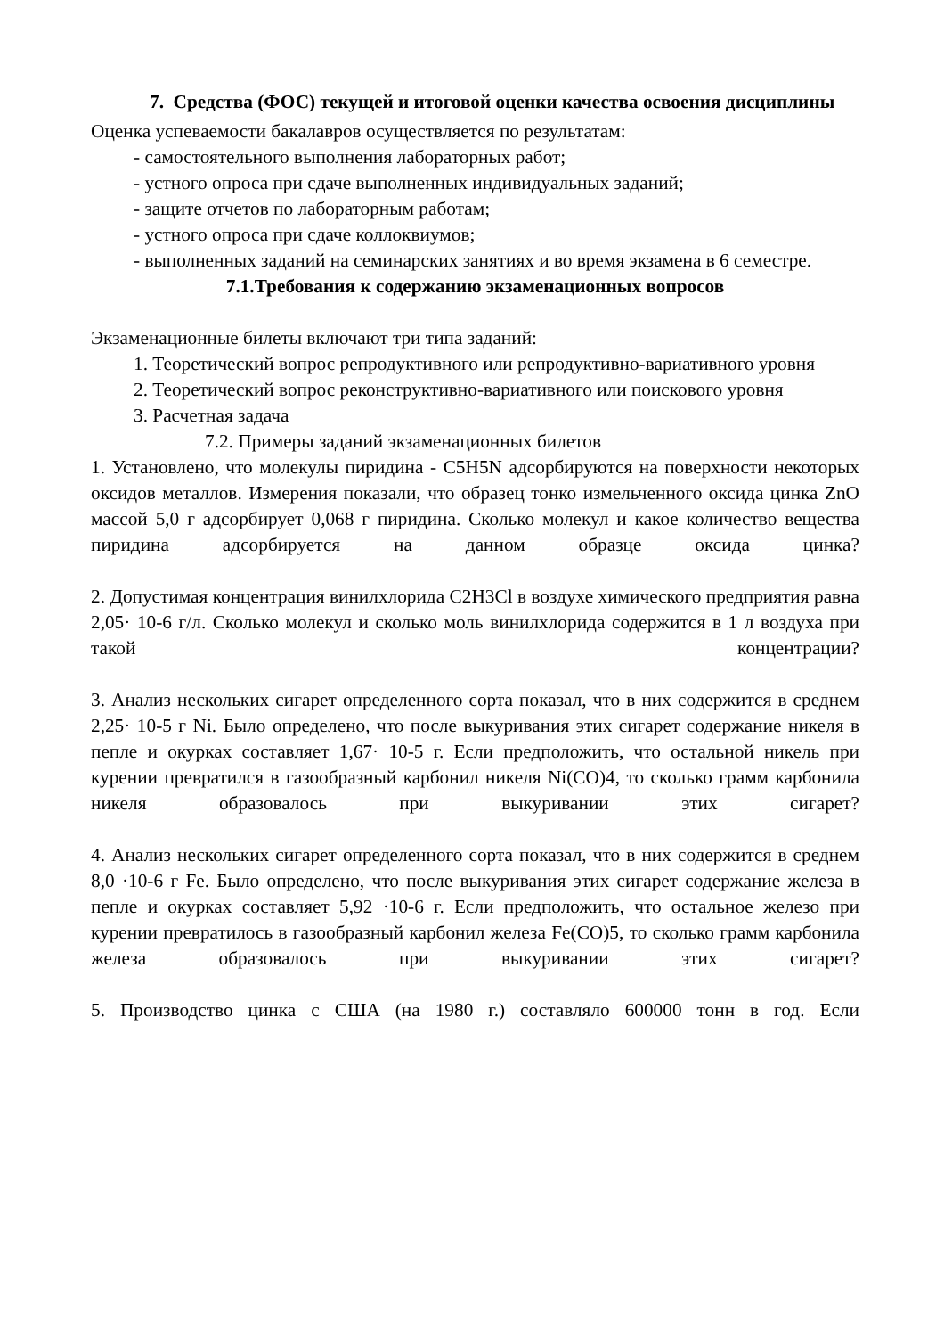7. Средства (ФОС) текущей и итоговой оценки качества освоения дисциплины
Оценка успеваемости бакалавров осуществляется по результатам:
- самостоятельного выполнения лабораторных работ;
- устного опроса при сдаче выполненных индивидуальных заданий;
- защите отчетов по лабораторным работам;
- устного опроса при сдаче коллоквиумов;
- выполненных заданий на семинарских занятиях и во время экзамена в 6 семестре.
7.1.Требования к содержанию экзаменационных вопросов
Экзаменационные билеты включают три типа заданий:
1. Теоретический вопрос репродуктивного или репродуктивно-вариативного уровня
2. Теоретический вопрос реконструктивно-вариативного или поискового уровня
3. Расчетная задача
7.2. Примеры заданий экзаменационных билетов
1. Установлено, что молекулы пиридина - C5H5N адсорбируются на поверхности некоторых оксидов металлов. Измерения показали, что образец тонко измельченного оксида цинка ZnO массой 5,0 г адсорбирует 0,068 г пиридина. Сколько молекул и какое количество вещества пиридина адсорбируется на данном образце оксида цинка?
2. Допустимая концентрация винилхлорида C2H3Cl в воздухе химического предприятия равна 2,05· 10-6 г/л. Сколько молекул и сколько моль винилхлорида содержится в 1 л воздуха при такой концентрации?
3. Анализ нескольких сигарет определенного сорта показал, что в них содержится в среднем 2,25· 10-5 г Ni. Было определено, что после выкуривания этих сигарет содержание никеля в пепле и окурках составляет 1,67· 10-5 г. Если предположить, что остальной никель при курении превратился в газообразный карбонил никеля Ni(CO)4, то сколько грамм карбонила никеля образовалось при выкуривании этих сигарет?
4. Анализ нескольких сигарет определенного сорта показал, что в них содержится в среднем 8,0 ·10-6 г Fe. Было определено, что после выкуривания этих сигарет содержание железа в пепле и окурках составляет 5,92 ·10-6 г. Если предположить, что остальное железо при курении превратилось в газообразный карбонил железа Fe(CO)5, то сколько грамм карбонила железа образовалось при выкуривании этих сигарет?
5. Производство цинка с США (на 1980 г.) составляло 600000 тонн в год. Если